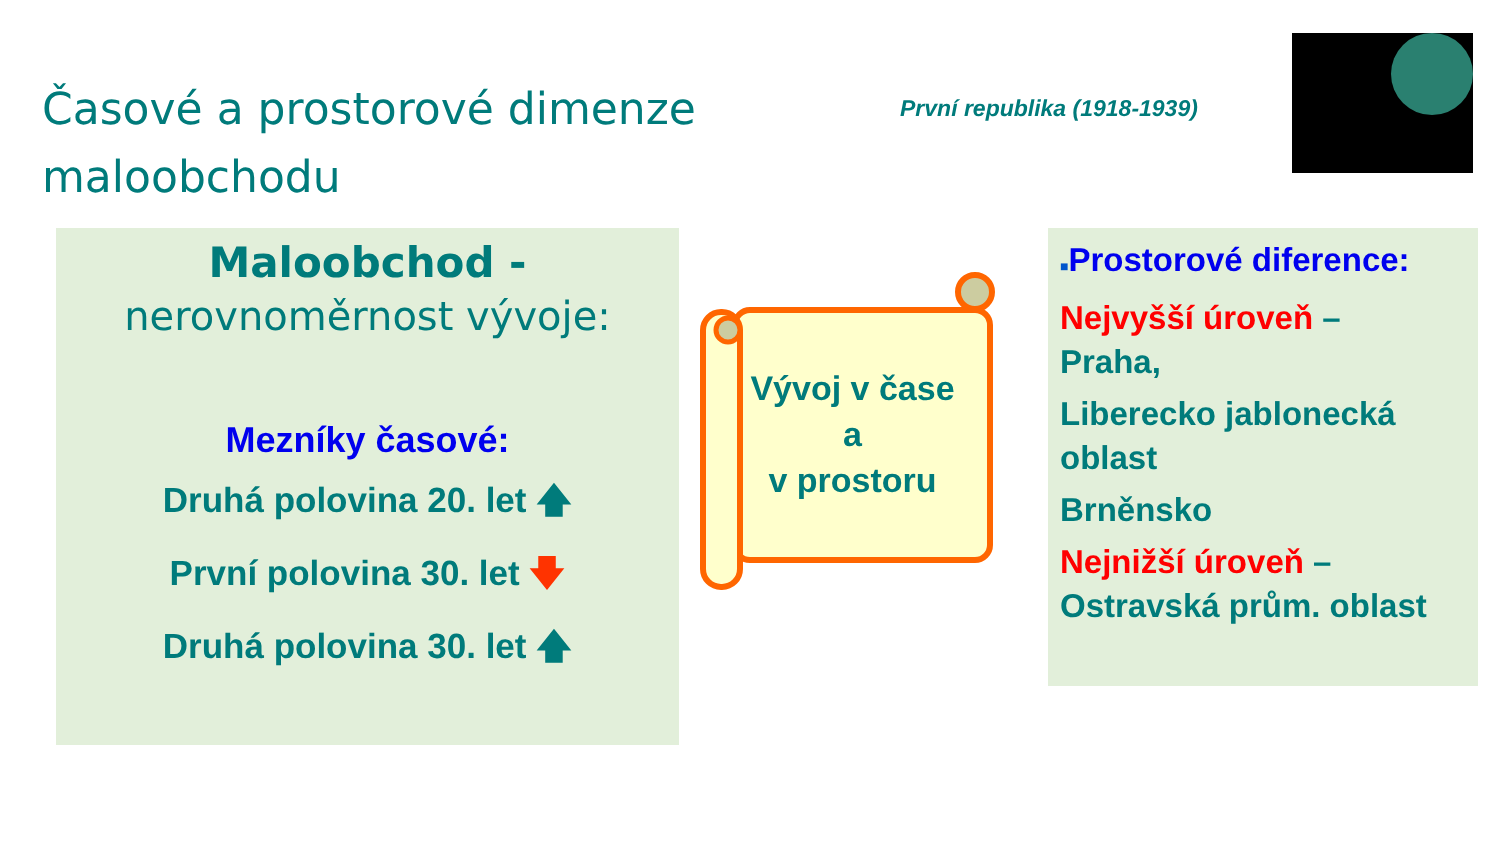Časové a prostorové dimenze
maloobchodu
První republika (1918-1939)
Maloobchod -
nerovnoměrnost vývoje:
Mezníky časové:
Druhá polovina 20. let 🡅
První polovina 30. let 🡇
Druhá polovina 30. let 🡅
Vývoj v čase
a
v prostoru
■Prostorové diference:
Nejvyšší úroveň –
Praha,
Liberecko jablonecká oblast
Brněnsko
Nejnižší úroveň –
Ostravská prům. oblast